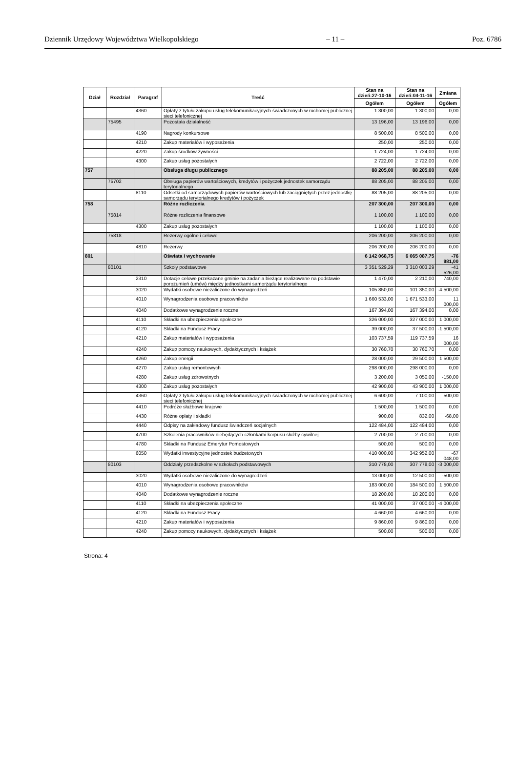Dziennik Urzędowy Województwa Wielkopolskiego – 11 – Poz. 6786
| Dział | Rozdział | Paragraf | Treść | Stan na dzień:27-10-16 | Stan na dzień:04-11-16 | Zmiana |
| --- | --- | --- | --- | --- | --- | --- |
| | | | | Ogółem | Ogółem | Ogółem |
| | | 4360 | Opłaty z tytułu zakupu usług telekomunikacyjnych świadczonych w ruchomej publicznej sieci telefonicznej | 1 300,00 | 1 300,00 | 0,00 |
| | 75495 | | Pozostała działalność | 13 196,00 | 13 196,00 | 0,00 |
| | | 4190 | Nagrody konkursowe | 8 500,00 | 8 500,00 | 0,00 |
| | | 4210 | Zakup materiałów i wyposażenia | 250,00 | 250,00 | 0,00 |
| | | 4220 | Zakup środków żywności | 1 724,00 | 1 724,00 | 0,00 |
| | | 4300 | Zakup usług pozostałych | 2 722,00 | 2 722,00 | 0,00 |
| 757 | | | Obsługa długu publicznego | 88 205,00 | 88 205,00 | 0,00 |
| | 75702 | | Obsługa papierów wartościowych, kredytów i pożyczek jednostek samorządu terytorialnego | 88 205,00 | 88 205,00 | 0,00 |
| | | 8110 | Odsetki od samorządowych papierów wartościowych lub zaciągniętych przez jednostkę samorządu terytorialnego kredytów i pożyczek | 88 205,00 | 88 205,00 | 0,00 |
| 758 | | | Różne rozliczenia | 207 300,00 | 207 300,00 | 0,00 |
| | 75814 | | Różne rozliczenia finansowe | 1 100,00 | 1 100,00 | 0,00 |
| | | 4300 | Zakup usług pozostałych | 1 100,00 | 1 100,00 | 0,00 |
| | 75818 | | Rezerwy ogólne i celowe | 206 200,00 | 206 200,00 | 0,00 |
| | | 4810 | Rezerwy | 206 200,00 | 206 200,00 | 0,00 |
| 801 | | | Oświata i wychowanie | 6 142 068,75 | 6 065 087,75 | -76 981,00 |
| | 80101 | | Szkoły podstawowe | 3 351 529,29 | 3 310 003,29 | -41 526,00 |
| | | 2310 | Dotacje celowe przekazane gminie na zadania bieżące realizowane na podstawie porozumień (umów) między jednostkami samorządu terytorialnego | 1 470,00 | 2 210,00 | 740,00 |
| | | 3020 | Wydatki osobowe niezaliczone do wynagrodzeń | 105 850,00 | 101 350,00 | -4 500,00 |
| | | 4010 | Wynagrodzenia osobowe pracowników | 1 660 533,00 | 1 671 533,00 | 11 000,00 |
| | | 4040 | Dodatkowe wynagrodzenie roczne | 167 394,00 | 167 394,00 | 0,00 |
| | | 4110 | Składki na ubezpieczenia społeczne | 326 000,00 | 327 000,00 | 1 000,00 |
| | | 4120 | Składki na Fundusz Pracy | 39 000,00 | 37 500,00 | -1 500,00 |
| | | 4210 | Zakup materiałów i wyposażenia | 103 737,59 | 119 737,59 | 16 000,00 |
| | | 4240 | Zakup pomocy naukowych, dydaktycznych i książek | 30 760,70 | 30 760,70 | 0,00 |
| | | 4260 | Zakup energii | 28 000,00 | 29 500,00 | 1 500,00 |
| | | 4270 | Zakup usług remontowych | 298 000,00 | 298 000,00 | 0,00 |
| | | 4280 | Zakup usług zdrowotnych | 3 200,00 | 3 050,00 | -150,00 |
| | | 4300 | Zakup usług pozostałych | 42 900,00 | 43 900,00 | 1 000,00 |
| | | 4360 | Opłaty z tytułu zakupu usług telekomunikacyjnych świadczonych w ruchomej publicznej sieci telefonicznej | 6 600,00 | 7 100,00 | 500,00 |
| | | 4410 | Podróże służbowe krajowe | 1 500,00 | 1 500,00 | 0,00 |
| | | 4430 | Różne opłaty i składki | 900,00 | 832,00 | -68,00 |
| | | 4440 | Odpisy na zakładowy fundusz świadczeń socjalnych | 122 484,00 | 122 484,00 | 0,00 |
| | | 4700 | Szkolenia pracowników niebędących członkami korpusu służby cywilnej | 2 700,00 | 2 700,00 | 0,00 |
| | | 4780 | Składki na Fundusz Emerytur Pomostowych | 500,00 | 500,00 | 0,00 |
| | | 6050 | Wydatki inwestycyjne jednostek budżetowych | 410 000,00 | 342 952,00 | -67 048,00 |
| | 80103 | | Oddziały przedszkolne w szkołach podstawowych | 310 778,00 | 307 778,00 | -3 000,00 |
| | | 3020 | Wydatki osobowe niezaliczone do wynagrodzeń | 13 000,00 | 12 500,00 | -500,00 |
| | | 4010 | Wynagrodzenia osobowe pracowników | 183 000,00 | 184 500,00 | 1 500,00 |
| | | 4040 | Dodatkowe wynagrodzenie roczne | 18 200,00 | 18 200,00 | 0,00 |
| | | 4110 | Składki na ubezpieczenia społeczne | 41 000,00 | 37 000,00 | -4 000,00 |
| | | 4120 | Składki na Fundusz Pracy | 4 660,00 | 4 660,00 | 0,00 |
| | | 4210 | Zakup materiałów i wyposażenia | 9 860,00 | 9 860,00 | 0,00 |
| | | 4240 | Zakup pomocy naukowych, dydaktycznych i książek | 500,00 | 500,00 | 0,00 |
Strona: 4